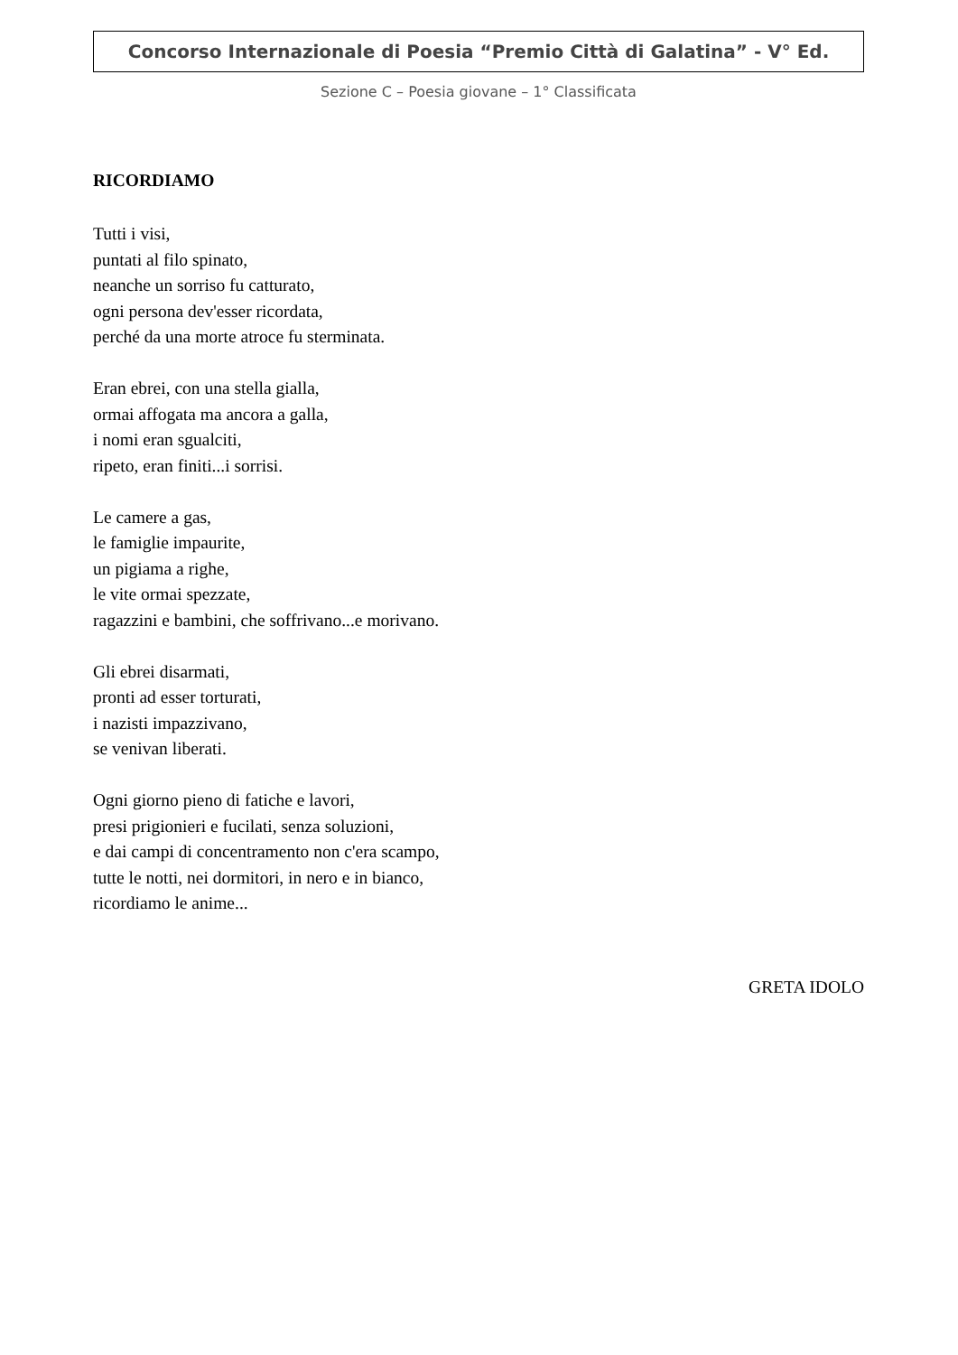Concorso Internazionale di Poesia “Premio Città di Galatina” - V° Ed.
Sezione C – Poesia giovane – 1° Classificata
RICORDIAMO
Tutti i visi,
puntati al filo spinato,
neanche un sorriso fu catturato,
ogni persona dev'esser ricordata,
perché da una morte atroce fu sterminata.
Eran ebrei, con una stella gialla,
ormai affogata ma ancora a galla,
i nomi eran sgualciti,
ripeto, eran finiti...i sorrisi.
Le camere a gas,
le famiglie impaurite,
un pigiama a righe,
le vite ormai spezzate,
ragazzini e bambini, che soffrivano...e morivano.
Gli ebrei disarmati,
pronti ad esser torturati,
i nazisti impazzivano,
se venivan liberati.
Ogni giorno pieno di fatiche e lavori,
presi prigionieri e fucilati, senza soluzioni,
e dai campi di concentramento non c'era scampo,
tutte le notti, nei dormitori, in nero e in bianco,
ricordiamo le anime...
GRETA IDOLO